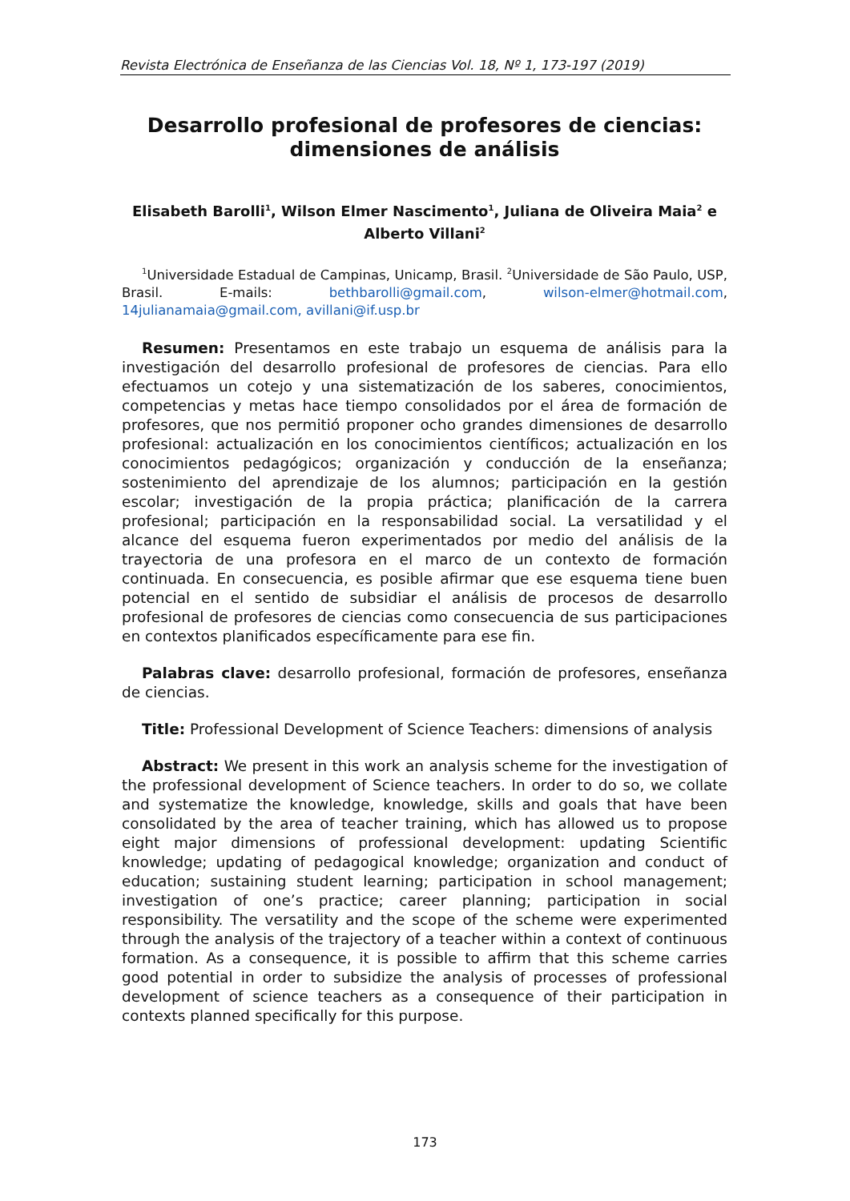Revista Electrónica de Enseñanza de las Ciencias Vol. 18, Nº 1, 173-197 (2019)
Desarrollo profesional de profesores de ciencias: dimensiones de análisis
Elisabeth Barolli<sup>1</sup>, Wilson Elmer Nascimento<sup>1</sup>, Juliana de Oliveira Maia<sup>2</sup> e Alberto Villani<sup>2</sup>
<sup>1</sup> Universidade Estadual de Campinas, Unicamp, Brasil. <sup>2</sup>Universidade de São Paulo, USP, Brasil. E-mails: bethbarolli@gmail.com, wilson-elmer@hotmail.com, 14julianamaia@gmail.com, avillani@if.usp.br
Resumen: Presentamos en este trabajo un esquema de análisis para la investigación del desarrollo profesional de profesores de ciencias. Para ello efectuamos un cotejo y una sistematización de los saberes, conocimientos, competencias y metas hace tiempo consolidados por el área de formación de profesores, que nos permitió proponer ocho grandes dimensiones de desarrollo profesional: actualización en los conocimientos científicos; actualización en los conocimientos pedagógicos; organización y conducción de la enseñanza; sostenimiento del aprendizaje de los alumnos; participación en la gestión escolar; investigación de la propia práctica; planificación de la carrera profesional; participación en la responsabilidad social. La versatilidad y el alcance del esquema fueron experimentados por medio del análisis de la trayectoria de una profesora en el marco de un contexto de formación continuada. En consecuencia, es posible afirmar que ese esquema tiene buen potencial en el sentido de subsidiar el análisis de procesos de desarrollo profesional de profesores de ciencias como consecuencia de sus participaciones en contextos planificados específicamente para ese fin.
Palabras clave: desarrollo profesional, formación de profesores, enseñanza de ciencias.
Title: Professional Development of Science Teachers: dimensions of analysis
Abstract: We present in this work an analysis scheme for the investigation of the professional development of Science teachers. In order to do so, we collate and systematize the knowledge, knowledge, skills and goals that have been consolidated by the area of teacher training, which has allowed us to propose eight major dimensions of professional development: updating Scientific knowledge; updating of pedagogical knowledge; organization and conduct of education; sustaining student learning; participation in school management; investigation of one’s practice; career planning; participation in social responsibility. The versatility and the scope of the scheme were experimented through the analysis of the trajectory of a teacher within a context of continuous formation. As a consequence, it is possible to affirm that this scheme carries good potential in order to subsidize the analysis of processes of professional development of science teachers as a consequence of their participation in contexts planned specifically for this purpose.
173